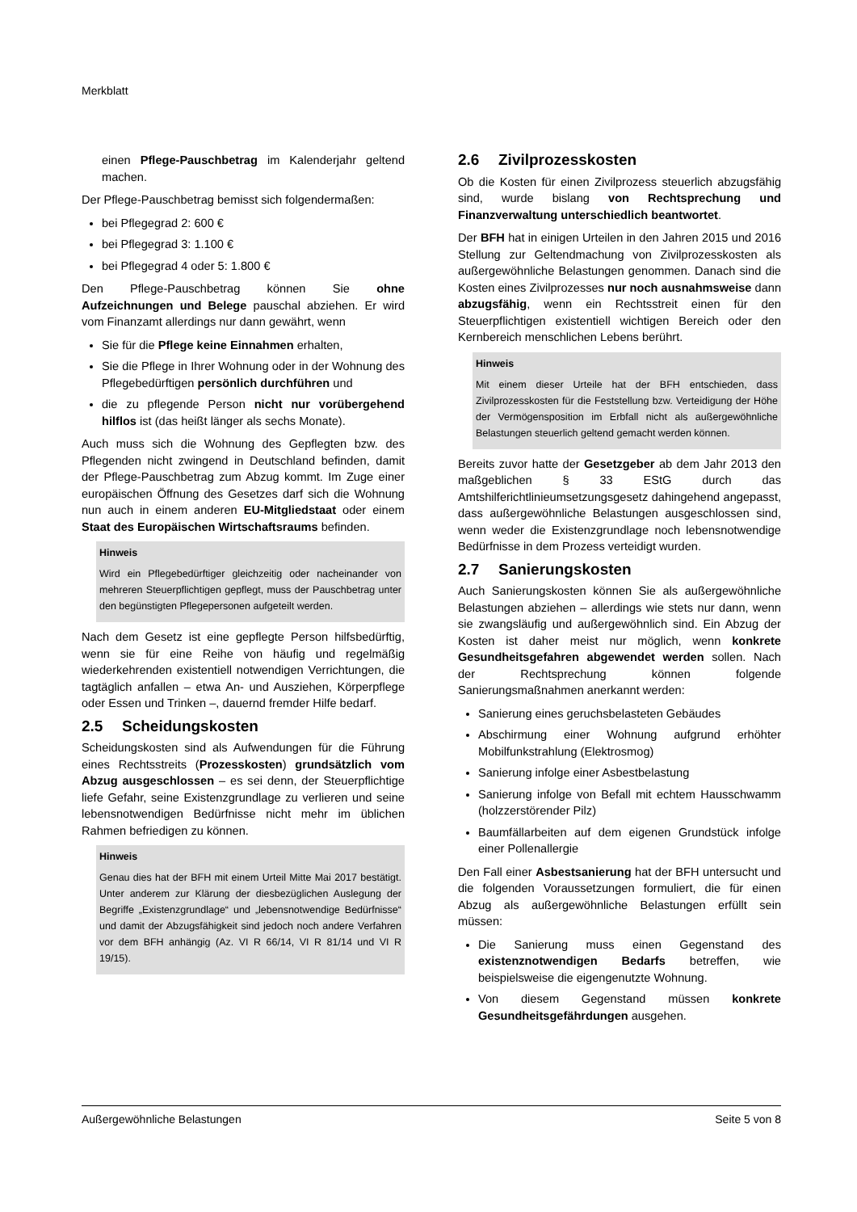Merkblatt
einen Pflege-Pauschbetrag im Kalenderjahr geltend machen.
Der Pflege-Pauschbetrag bemisst sich folgendermaßen:
bei Pflegegrad 2: 600 €
bei Pflegegrad 3: 1.100 €
bei Pflegegrad 4 oder 5: 1.800 €
Den Pflege-Pauschbetrag können Sie ohne Aufzeichnungen und Belege pauschal abziehen. Er wird vom Finanzamt allerdings nur dann gewährt, wenn
Sie für die Pflege keine Einnahmen erhalten,
Sie die Pflege in Ihrer Wohnung oder in der Wohnung des Pflegebedürftigen persönlich durchführen und
die zu pflegende Person nicht nur vorübergehend hilflos ist (das heißt länger als sechs Monate).
Auch muss sich die Wohnung des Gepflegten bzw. des Pflegenden nicht zwingend in Deutschland befinden, damit der Pflege-Pauschbetrag zum Abzug kommt. Im Zuge einer europäischen Öffnung des Gesetzes darf sich die Wohnung nun auch in einem anderen EU-Mitgliedstaat oder einem Staat des Europäischen Wirtschaftsraums befinden.
Hinweis
Wird ein Pflegebedürftiger gleichzeitig oder nacheinander von mehreren Steuerpflichtigen gepflegt, muss der Pauschbetrag unter den begünstigten Pflegepersonen aufgeteilt werden.
Nach dem Gesetz ist eine gepflegte Person hilfsbedürftig, wenn sie für eine Reihe von häufig und regelmäßig wiederkehrenden existentiell notwendigen Verrichtungen, die tagtäglich anfallen – etwa An- und Ausziehen, Körperpflege oder Essen und Trinken –, dauernd fremder Hilfe bedarf.
2.5 Scheidungskosten
Scheidungskosten sind als Aufwendungen für die Führung eines Rechtsstreits (Prozesskosten) grundsätzlich vom Abzug ausgeschlossen – es sei denn, der Steuerpflichtige liefe Gefahr, seine Existenzgrundlage zu verlieren und seine lebensnotwendigen Bedürfnisse nicht mehr im üblichen Rahmen befriedigen zu können.
Hinweis
Genau dies hat der BFH mit einem Urteil Mitte Mai 2017 bestätigt. Unter anderem zur Klärung der diesbezüglichen Auslegung der Begriffe „Existenzgrundlage“ und „lebensnotwendige Bedürfnisse“ und damit der Abzugsfähigkeit sind jedoch noch andere Verfahren vor dem BFH anhängig (Az. VI R 66/14, VI R 81/14 und VI R 19/15).
2.6 Zivilprozesskosten
Ob die Kosten für einen Zivilprozess steuerlich abzugsfähig sind, wurde bislang von Rechtsprechung und Finanzverwaltung unterschiedlich beantwortet.
Der BFH hat in einigen Urteilen in den Jahren 2015 und 2016 Stellung zur Geltendmachung von Zivilprozesskosten als außergewöhnliche Belastungen genommen. Danach sind die Kosten eines Zivilprozesses nur noch ausnahmsweise dann abzugsfähig, wenn ein Rechtsstreit einen für den Steuerpflichtigen existentiell wichtigen Bereich oder den Kernbereich menschlichen Lebens berührt.
Hinweis
Mit einem dieser Urteile hat der BFH entschieden, dass Zivilprozesskosten für die Feststellung bzw. Verteidigung der Höhe der Vermögensposition im Erbfall nicht als außergewöhnliche Belastungen steuerlich geltend gemacht werden können.
Bereits zuvor hatte der Gesetzgeber ab dem Jahr 2013 den maßgeblichen § 33 EStG durch das Amtshilferichtlinieumsetzungsgesetz dahingehend angepasst, dass außergewöhnliche Belastungen ausgeschlossen sind, wenn weder die Existenzgrundlage noch lebensnotwendige Bedürfnisse in dem Prozess verteidigt wurden.
2.7 Sanierungskosten
Auch Sanierungskosten können Sie als außergewöhnliche Belastungen abziehen – allerdings wie stets nur dann, wenn sie zwangsläufig und außergewöhnlich sind. Ein Abzug der Kosten ist daher meist nur möglich, wenn konkrete Gesundheitsgefahren abgewendet werden sollen. Nach der Rechtsprechung können folgende Sanierungsmaßnahmen anerkannt werden:
Sanierung eines geruchsbelasteten Gebäudes
Abschirmung einer Wohnung aufgrund erhöhter Mobilfunkstrahlung (Elektrosmog)
Sanierung infolge einer Asbestbelastung
Sanierung infolge von Befall mit echtem Hausschwamm (holzzerstörender Pilz)
Baumfällarbeiten auf dem eigenen Grundstück infolge einer Pollenallergie
Den Fall einer Asbestsanierung hat der BFH untersucht und die folgenden Voraussetzungen formuliert, die für einen Abzug als außergewöhnliche Belastungen erfüllt sein müssen:
Die Sanierung muss einen Gegenstand des existenznotwendigen Bedarfs betreffen, wie beispielsweise die eigengenutzte Wohnung.
Von diesem Gegenstand müssen konkrete Gesundheitsgefährdungen ausgehen.
Außergewöhnliche Belastungen Seite 5 von 8